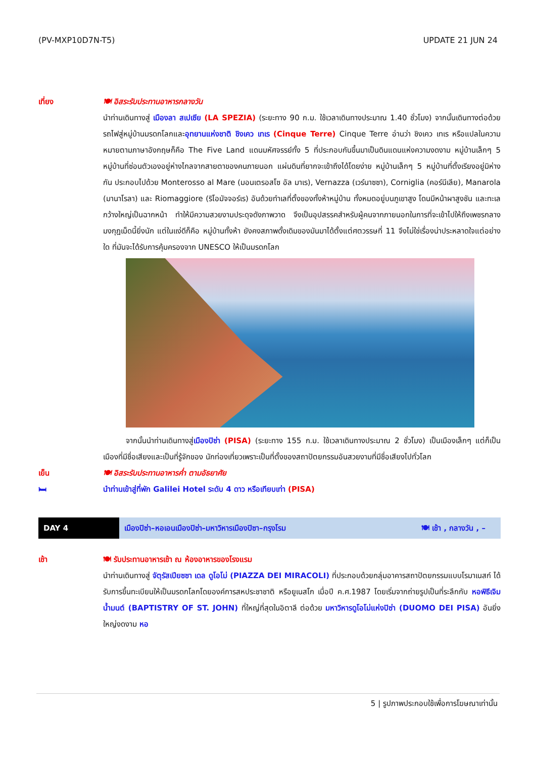(PV-MXP10D7N-T5) UPDATE 21 JUN 24
เที่ยง 🍽 อิสระรับประทานอาหารกลางวัน
นำท่านเดินทางสู่ เมืองลา สเปเซีย (LA SPEZIA) (ระยะทาง 90 ก.ม. ใช้เวลาเดินทางประมาณ 1.40 ชั่วโมง) จากนั้นเดินทางต่อด้วยรถไฟสู่หมู่บ้านมรดกโลกและอุทยานแห่งชาติ ชิงเคว เทเร (Cinque Terre) Cinque Terre อ่านว่า ชิงเคว เทเร หรือแปลในความหมายตามภาษาอังกฤษก็คือ The Five Land แดนมหัศจรรย์ทั้ง 5 ที่ประกอบกันขึ้นมาเป็นดินแดนแห่งความงดงาม หมู่บ้านเล็กๆ 5 หมู่บ้านที่ซ่อนตัวเองอยู่ห่างไกลจากสายตาของคนภายนอก แผ่นดินที่ยากจะเข้าถึงได้โดยง่าย หมู่บ้านเล็กๆ 5 หมู่บ้านที่ตั้งเรียงอยู่มิห่างกัน ประกอบไปด้วย Monterosso al Mare (มอนเตรอสโซ อัล มาเร), Vernazza (เวร์นาซซา), Corniglia (คอร์นีเลีย), Manarola (มานาโรลา) และ Riomaggiore (ริโอมัจจอร์เร) อันด้วยทำเลที่ตั้งของทั้งห้าหมู่บ้าน ทั้งหมดอยู่บนภูเขาสูง โดนมีหน้าผาสูงชัน และทะเลกว้างใหญ่เป็นฉากหน้า ทำให้มีความสวยงามประดุจดังภาพวาด จึงเป็นอุปสรรคสำหรับผู้คนจากภายนอกในการที่จะเข้าไปให้ถึงเพชรกลางมงกุฎเม็ดนี้ยิ่งนัก แต่ในแง่ดีก็คือ หมู่บ้านทั้งห้า ยังคงสภาพดั้งเดิมของมันมาได้ตั้งแต่ศตวรรษที่ 11 จึงไม่ใช่เรื่องน่าประหลาดใจแต่อย่างใด ที่มันจะได้รับการคุ้มครองจาก UNESCO ให้เป็นมรดกโลก
   จากนั้นนำท่านเดินทางสู่เมืองปิซ่า (PISA) (ระยะทาง 155 ก.ม. ใช้เวลาเดินทางประมาณ 2 ชั่วโมง) เป็นเมืองเล็กๆ แต่ก็เป็นเมืองที่มีชื่อเสียงและเป็นที่รู้จักของ นักท่องเที่ยวเพราะเป็นที่ตั้งของสถาปัตยกรรมอันสวยงามที่มีชื่อเสียงไปทั่วโลก
เย็น 🍽 อิสระรับประทานอาหารค่ำ ตามอัธยาศัย
🛏 นำท่านเข้าสู่ที่พัก Galilei Hotel ระดับ 4 ดาว หรือเทียบเท่า (PISA)
DAY 4 เมืองปิซ่า–หอเอนเมืองปิซ่า–มหาวิหารเมืองปิซา–กรุงโรม 🍽 เช้า , กลางวัน , –
เช้า 🍽 รับประทานอาหารเช้า ณ ห้องอาหารของโรงแรม
นำท่านเดินทางสู่ จัตุรัสเปียซซา เดล ดูโอโม่ (PIAZZA DEI MIRACOLI) ที่ประกอบด้วยกลุ่มอาคารสถาปัตยกรรมแบบโรมาเนสก์ ได้รับการขึ้นทะเบียนให้เป็นมรดกโลกโดยองค์การสหประชาชาติ หรือยูเนสโก เมื่อปี ค.ศ.1987 โดยเริ่มจากถ่ายรูปเป็นที่ระลึกกับ หอพิธีเจิมน้ำมนต์ (BAPTISTRY OF ST. JOHN) ที่ใหญ่ที่สุดในอิตาลี ต่อด้วย มหาวิหารดูโอโม่แห่งปิซ่า (DUOMO DEI PISA) อันยิ่งใหญ่งดงาม หอ
5 | รูปภาพประกอบใช้เพื่อการโฆษณาเท่านั้น